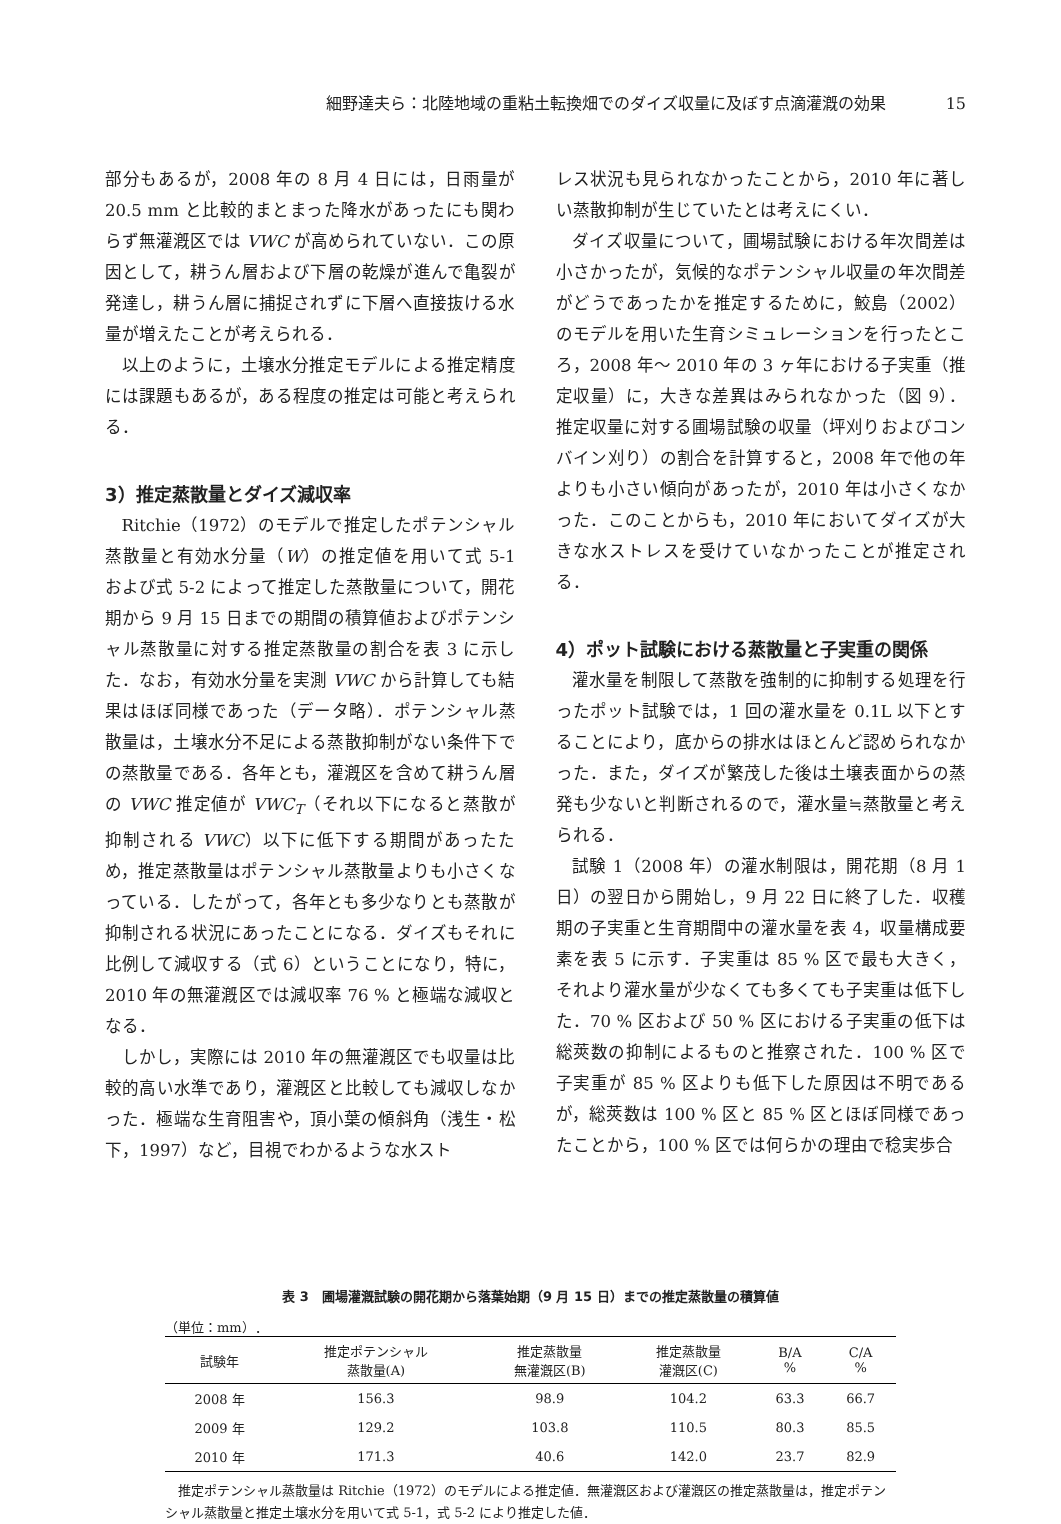細野達夫ら：北陸地域の重粘土転換畑でのダイズ収量に及ぼす点滴灌漑の効果 15
部分もあるが，2008 年の 8 月 4 日には，日雨量が 20.5 mm と比較的まとまった降水があったにも関わらず無灌漑区では VWC が高められていない．この原因として，耕うん層および下層の乾燥が進んで亀裂が発達し，耕うん層に捕捉されずに下層へ直接抜ける水量が増えたことが考えられる．
以上のように，土壌水分推定モデルによる推定精度には課題もあるが，ある程度の推定は可能と考えられる．
3）推定蒸散量とダイズ減収率
Ritchie（1972）のモデルで推定したポテンシャル蒸散量と有効水分量（W）の推定値を用いて式 5-1 および式 5-2 によって推定した蒸散量について，開花期から 9 月 15 日までの期間の積算値およびポテンシャル蒸散量に対する推定蒸散量の割合を表 3 に示した．なお，有効水分量を実測 VWC から計算しても結果はほぼ同様であった（データ略）．ポテンシャル蒸散量は，土壌水分不足による蒸散抑制がない条件下での蒸散量である．各年とも，灌漑区を含めて耕うん層の VWC 推定値が VWC<sub>T</sub>（それ以下になると蒸散が抑制される VWC）以下に低下する期間があったため，推定蒸散量はポテンシャル蒸散量よりも小さくなっている．したがって，各年とも多少なりとも蒸散が抑制される状況にあったことになる．ダイズもそれに比例して減収する（式 6）ということになり，特に，2010 年の無灌漑区では減収率 76 % と極端な減収となる．
しかし，実際には 2010 年の無灌漑区でも収量は比較的高い水準であり，灌漑区と比較しても減収しなかった．極端な生育阻害や，頂小葉の傾斜角（浅生・松下，1997）など，目視でわかるような水スト
レス状況も見られなかったことから，2010 年に著しい蒸散抑制が生じていたとは考えにくい．
ダイズ収量について，圃場試験における年次間差は小さかったが，気候的なポテンシャル収量の年次間差がどうであったかを推定するために，鮫島（2002）のモデルを用いた生育シミュレーションを行ったところ，2008 年～ 2010 年の 3 ヶ年における子実重（推定収量）に，大きな差異はみられなかった（図 9）．推定収量に対する圃場試験の収量（坪刈りおよびコンバイン刈り）の割合を計算すると，2008 年で他の年よりも小さい傾向があったが，2010 年は小さくなかった．このことからも，2010 年においてダイズが大きな水ストレスを受けていなかったことが推定される．
4）ポット試験における蒸散量と子実重の関係
灌水量を制限して蒸散を強制的に抑制する処理を行ったポット試験では，1 回の灌水量を 0.1L 以下とすることにより，底からの排水はほとんど認められなかった．また，ダイズが繁茂した後は土壌表面からの蒸発も少ないと判断されるので，灌水量≒蒸散量と考えられる．
試験 1（2008 年）の灌水制限は，開花期（8 月 1 日）の翌日から開始し，9 月 22 日に終了した．収穫期の子実重と生育期間中の灌水量を表 4，収量構成要素を表 5 に示す．子実重は 85 % 区で最も大きく，それより灌水量が少なくても多くても子実重は低下した．70 % 区および 50 % 区における子実重の低下は総莢数の抑制によるものと推察された．100 % 区で子実重が 85 % 区よりも低下した原因は不明であるが，総莢数は 100 % 区と 85 % 区とほぼ同様であったことから，100 % 区では何らかの理由で稔実歩合
表 3　圃場灌漑試験の開花期から落葉始期（9 月 15 日）までの推定蒸散量の積算値
（単位：mm）．
| 試験年 | 推定ポテンシャル 蒸散量(A) | 推定蒸散量 無灌漑区(B) | 推定蒸散量 灌漑区(C) | B/A % | C/A % |
| --- | --- | --- | --- | --- | --- |
| 2008 年 | 156.3 | 98.9 | 104.2 | 63.3 | 66.7 |
| 2009 年 | 129.2 | 103.8 | 110.5 | 80.3 | 85.5 |
| 2010 年 | 171.3 | 40.6 | 142.0 | 23.7 | 82.9 |
推定ポテンシャル蒸散量は Ritchie（1972）のモデルによる推定値．無灌漑区および灌漑区の推定蒸散量は，推定ポテンシャル蒸散量と推定土壌水分を用いて式 5-1，式 5-2 により推定した値．